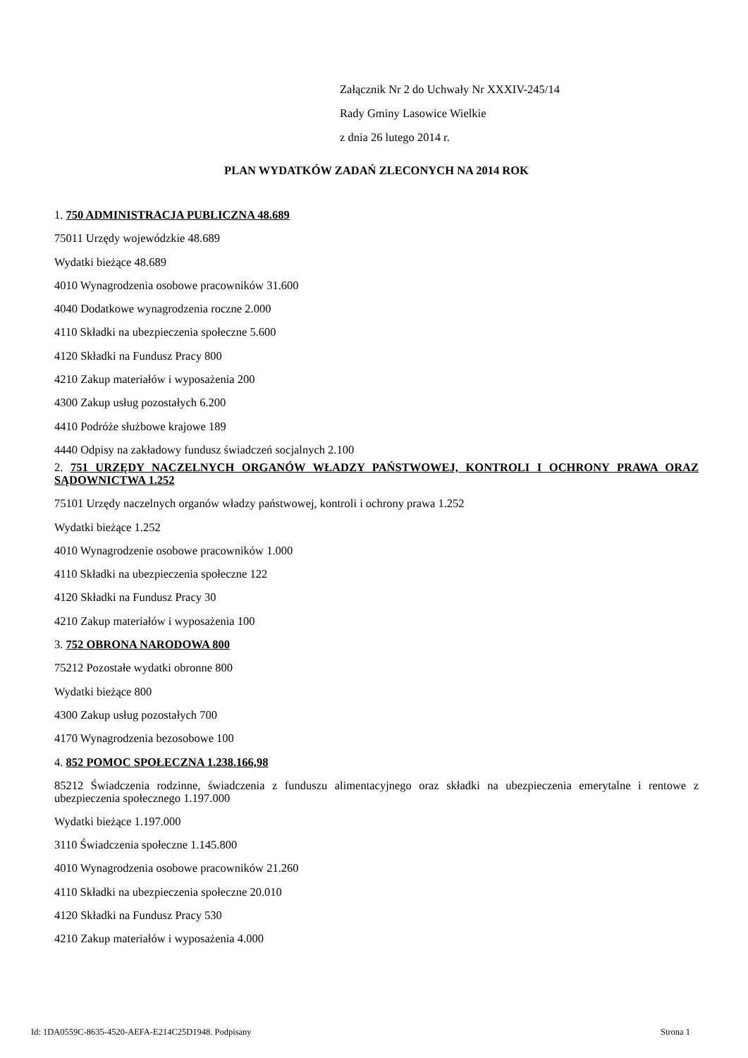Załącznik Nr 2 do Uchwały Nr XXXIV-245/14
Rady Gminy Lasowice Wielkie
z dnia 26 lutego 2014 r.
PLAN WYDATKÓW ZADAŃ ZLECONYCH NA 2014 ROK
1. 750 ADMINISTRACJA PUBLICZNA 48.689
75011 Urzędy wojewódzkie 48.689
Wydatki bieżące 48.689
4010 Wynagrodzenia osobowe pracowników 31.600
4040 Dodatkowe wynagrodzenia roczne 2.000
4110 Składki na ubezpieczenia społeczne 5.600
4120 Składki na Fundusz Pracy 800
4210 Zakup materiałów i wyposażenia 200
4300 Zakup usług pozostałych 6.200
4410 Podróże służbowe krajowe 189
4440 Odpisy na zakładowy fundusz świadczeń socjalnych 2.100
2. 751 URZĘDY NACZELNYCH ORGANÓW WŁADZY PAŃSTWOWEJ, KONTROLI I OCHRONY PRAWA ORAZ SĄDOWNICTWA 1.252
75101 Urzędy naczelnych organów władzy państwowej, kontroli i ochrony prawa 1.252
Wydatki bieżące 1.252
4010 Wynagrodzenie osobowe pracowników 1.000
4110 Składki na ubezpieczenia społeczne 122
4120 Składki na Fundusz Pracy 30
4210 Zakup materiałów i wyposażenia 100
3. 752 OBRONA NARODOWA 800
75212 Pozostałe wydatki obronne 800
Wydatki bieżące 800
4300 Zakup usług pozostałych 700
4170 Wynagrodzenia bezosobowe 100
4. 852 POMOC SPOŁECZNA 1.238.166,98
85212 Świadczenia rodzinne, świadczenia z funduszu alimentacyjnego oraz składki na ubezpieczenia emerytalne i rentowe z ubezpieczenia społecznego 1.197.000
Wydatki bieżące 1.197.000
3110 Świadczenia społeczne 1.145.800
4010 Wynagrodzenia osobowe pracowników 21.260
4110 Składki na ubezpieczenia społeczne 20.010
4120 Składki na Fundusz Pracy 530
4210 Zakup materiałów i wyposażenia 4.000
Id: 1DA0559C-8635-4520-AEFA-E214C25D1948. Podpisany Strona 1